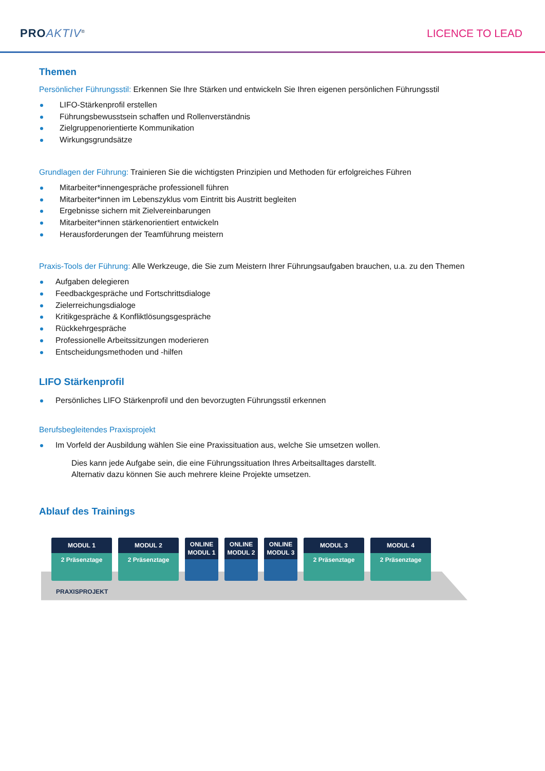PRO AKTIV<sup>®</sup>
LICENCE TO LEAD
Themen
Persönlicher Führungsstil: Erkennen Sie Ihre Stärken und entwickeln Sie Ihren eigenen persönlichen Führungsstil
LIFO-Stärkenprofil erstellen
Führungsbewusstsein schaffen und Rollenverständnis
Zielgruppenorientierte Kommunikation
Wirkungsgrundsätze
Grundlagen der Führung: Trainieren Sie die wichtigsten Prinzipien und Methoden für erfolgreiches Führen
Mitarbeiter*innengespräche professionell führen
Mitarbeiter*innen im Lebenszyklus vom Eintritt bis Austritt begleiten
Ergebnisse sichern mit Zielvereinbarungen
Mitarbeiter*innen stärkenorientiert entwickeln
Herausforderungen der Teamführung meistern
Praxis-Tools der Führung: Alle Werkzeuge, die Sie zum Meistern Ihrer Führungsaufgaben brauchen, u.a. zu den Themen
Aufgaben delegieren
Feedbackgespräche und Fortschrittsdialoge
Zielerreichungsdialoge
Kritikgespräche & Konfliktlösungsgespräche
Rückkehrgespräche
Professionelle Arbeitssitzungen moderieren
Entscheidungsmethoden und -hilfen
LIFO Stärkenprofil
Persönliches LIFO Stärkenprofil und den bevorzugten Führungsstil erkennen
Berufsbegleitendes Praxisprojekt
Im Vorfeld der Ausbildung wählen Sie eine Praxissituation aus, welche Sie umsetzen wollen.
Dies kann jede Aufgabe sein, die eine Führungssituation Ihres Arbeitsalltages darstellt.
Alternativ dazu können Sie auch mehrere kleine Projekte umsetzen.
Ablauf des Trainings
MODUL 1
2 Präsenztage
MODUL 2
2 Präsenztage
ONLINE
MODUL 1
ONLINE
MODUL 2
ONLINE
MODUL 3
MODUL 3
2 Präsenztage
MODUL 4
2 Präsenztage
PRAXISPROJEKT